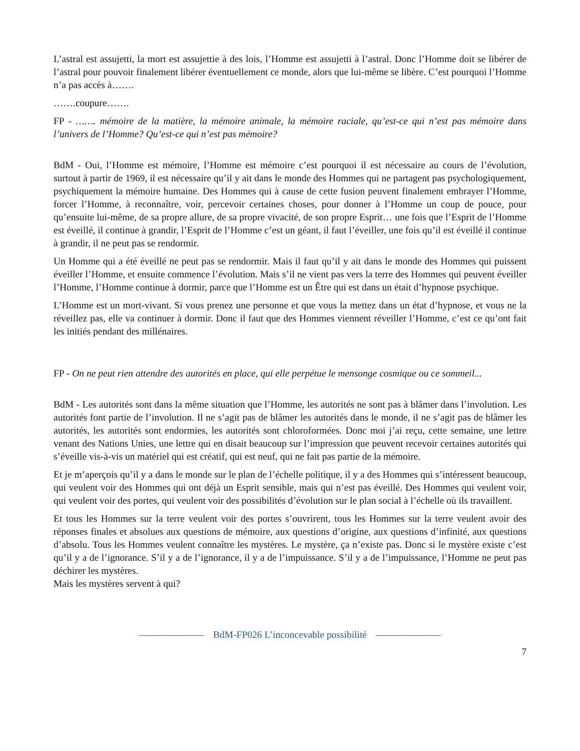L’astral est assujetti, la mort est assujettie à des lois, l’Homme est assujetti à l’astral. Donc l’Homme doit se libérer de l’astral pour pouvoir finalement libérer éventuellement ce monde, alors que lui-même se libère. C’est pourquoi l’Homme n’a pas accès à…….
…….coupure…….
FP - ……. mémoire de la matière, la mémoire animale, la mémoire raciale, qu’est-ce qui n’est pas mémoire dans l’univers de l’Homme? Qu’est-ce qui n’est pas mémoire?
BdM - Oui, l’Homme est mémoire, l’Homme est mémoire c’est pourquoi il est nécessaire au cours de l’évolution, surtout à partir de 1969, il est nécessaire qu’il y ait dans le monde des Hommes qui ne partagent pas psychologiquement, psychiquement la mémoire humaine. Des Hommes qui à cause de cette fusion peuvent finalement embrayer l’Homme, forcer l’Homme, à reconnaître, voir, percevoir certaines choses, pour donner à l’Homme un coup de pouce, pour qu’ensuite lui-même, de sa propre allure, de sa propre vivacité, de son propre Esprit… une fois que l’Esprit de l’Homme est éveillé, il continue à grandir, l’Esprit de l’Homme c’est un géant, il faut l’éveiller, une fois qu’il est éveillé il continue à grandir, il ne peut pas se rendormir.
Un Homme qui a été éveillé ne peut pas se rendormir. Mais il faut qu’il y ait dans le monde des Hommes qui puissent éveiller l’Homme, et ensuite commence l’évolution. Mais s’il ne vient pas vers la terre des Hommes qui peuvent éveiller l’Homme, l’Homme continue à dormir, parce que l’Homme est un Être qui est dans un était d’hypnose psychique.
L’Homme est un mort-vivant. Si vous prenez une personne et que vous la mettez dans un état d’hypnose, et vous ne la réveillez pas, elle va continuer à dormir. Donc il faut que des Hommes viennent réveiller l’Homme, c’est ce qu’ont fait les initiés pendant des millénaires.
FP - On ne peut rien attendre des autorités en place, qui elle perpétue le mensonge cosmique ou ce sommeil...
BdM - Les autorités sont dans la même situation que l’Homme, les autorités ne sont pas à blâmer dans l’involution. Les autorités font partie de l’involution. Il ne s’agit pas de blâmer les autorités dans le monde, il ne s’agit pas de blâmer les autorités, les autorités sont endormies, les autorités sont chloroformées. Donc moi j’ai reçu, cette semaine, une lettre venant des Nations Unies, une lettre qui en disait beaucoup sur l’impression que peuvent recevoir certaines autorités qui s’éveille vis-à-vis un matériel qui est créatif, qui est neuf, qui ne fait pas partie de la mémoire.
Et je m’aperçois qu’il y a dans le monde sur le plan de l’échelle politique, il y a des Hommes qui s’intéressent beaucoup, qui veulent voir des Hommes qui ont déjà un Esprit sensible, mais qui n’est pas éveillé. Des Hommes qui veulent voir, qui veulent voir des portes, qui veulent voir des possibilités d’évolution sur le plan social à l’échelle où ils travaillent.
Et tous les Hommes sur la terre veulent voir des portes s’ouvrirent, tous les Hommes sur la terre veulent avoir des réponses finales et absolues aux questions de mémoire, aux questions d’origine, aux questions d’infinité, aux questions d’absolu. Tous les Hommes veulent connaître les mystères. Le mystère, ça n’existe pas. Donc si le mystère existe c’est qu’il y a de l’ignorance. S’il y a de l’ignorance, il y a de l’impuissance. S’il y a de l’impuissance, l’Homme ne peut pas déchirer les mystères.
Mais les mystères servent à qui?
BdM-FP026 L’inconcevable possibilité
7